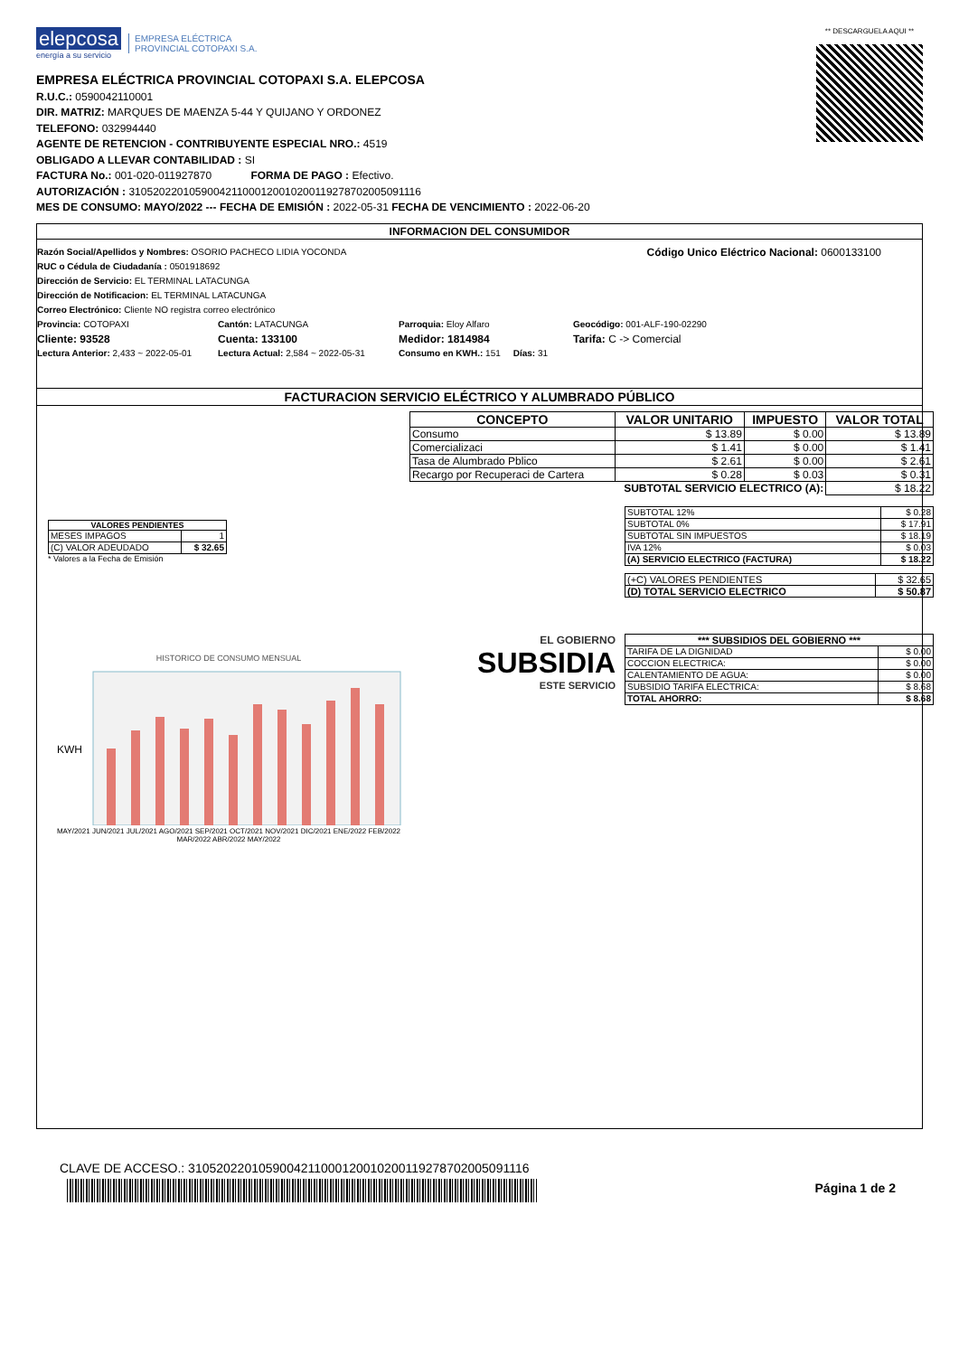elepcosa
energía a su servicio
EMPRESA ELÉCTRICA
PROVINCIAL COTOPAXI S.A.
EMPRESA ELÉCTRICA PROVINCIAL COTOPAXI S.A. ELEPCOSA
R.U.C.: 0590042110001
DIR. MATRIZ: MARQUES DE MAENZA 5-44 Y QUIJANO Y ORDONEZ
TELEFONO: 032994440
AGENTE DE RETENCION - CONTRIBUYENTE ESPECIAL NRO.: 4519
OBLIGADO A LLEVAR CONTABILIDAD : SI
FACTURA No.: 001-020-011927870 FORMA DE PAGO : Efectivo.
AUTORIZACIÓN : 3105202201059004211000120010200119278702005091116
MES DE CONSUMO: MAYO/2022 --- FECHA DE EMISIÓN : 2022-05-31 FECHA DE VENCIMIENTO : 2022-06-20
** DESCARGUELA AQUI **
INFORMACION DEL CONSUMIDOR
Código Unico Eléctrico Nacional: 0600133100
Razón Social/Apellidos y Nombres: OSORIO PACHECO LIDIA YOCONDA
RUC o Cédula de Ciudadanía : 0501918692
Dirección de Servicio: EL TERMINAL LATACUNGA
Dirección de Notificacion: EL TERMINAL LATACUNGA
Correo Electrónico: Cliente NO registra correo electrónico
Provincia: COTOPAXI Cantón: LATACUNGA Parroquia: Eloy Alfaro Geocódigo: 001-ALF-190-02290 Cliente: 93528 Cuenta: 133100 Medidor: 1814984 Tarifa: C -> Comercial Lectura Anterior: 2,433 ~ 2022-05-01 Lectura Actual: 2,584 ~ 2022-05-31 Consumo en KWH.: 151 Días: 31
FACTURACION SERVICIO ELÉCTRICO Y ALUMBRADO PÚBLICO
| VALORES PENDIENTES | |
| --- | --- |
| MESES IMPAGOS | 1 |
| (C) VALOR ADEUDADO | $ 32.65 |
* Valores a la Fecha de Emisión
HISTORICO DE CONSUMO MENSUAL
KWH
MAY/2021 JUN/2021 JUL/2021 AGO/2021 SEP/2021 OCT/2021 NOV/2021 DIC/2021 ENE/2022 FEB/2022 MAR/2022 ABR/2022 MAY/2022
| CONCEPTO | VALOR UNITARIO | IMPUESTO | VALOR TOTAL |
| --- | --- | --- | --- |
| Consumo | $ 13.89 | $ 0.00 | $ 13.89 |
| Comercializaci | $ 1.41 | $ 0.00 | $ 1.41 |
| Tasa de Alumbrado Pblico | $ 2.61 | $ 0.00 | $ 2.61 |
| Recargo por Recuperaci de Cartera | $ 0.28 | $ 0.03 | $ 0.31 |
| SUBTOTAL SERVICIO ELECTRICO (A): | | | $ 18.22 |
| SUBTOTAL 12% | $ 0.28 |
| SUBTOTAL 0% | $ 17.91 |
| SUBTOTAL SIN IMPUESTOS | $ 18.19 |
| IVA 12% | $ 0.03 |
| (A) SERVICIO ELECTRICO (FACTURA) | $ 18.22 |
| (+C) VALORES PENDIENTES | $ 32.65 |
| (D) TOTAL SERVICIO ELECTRICO | $ 50.87 |
EL GOBIERNO
SUBSIDIA
ESTE SERVICIO
| *** SUBSIDIOS DEL GOBIERNO *** | |
| --- | --- |
| TARIFA DE LA DIGNIDAD | $ 0.00 |
| COCCION ELECTRICA: | $ 0.00 |
| CALENTAMIENTO DE AGUA: | $ 0.00 |
| SUBSIDIO TARIFA ELECTRICA: | $ 8.68 |
| TOTAL AHORRO: | $ 8.68 |
CLAVE DE ACCESO.: 3105202201059004211000120010200119278702005091116
Página 1 de 2